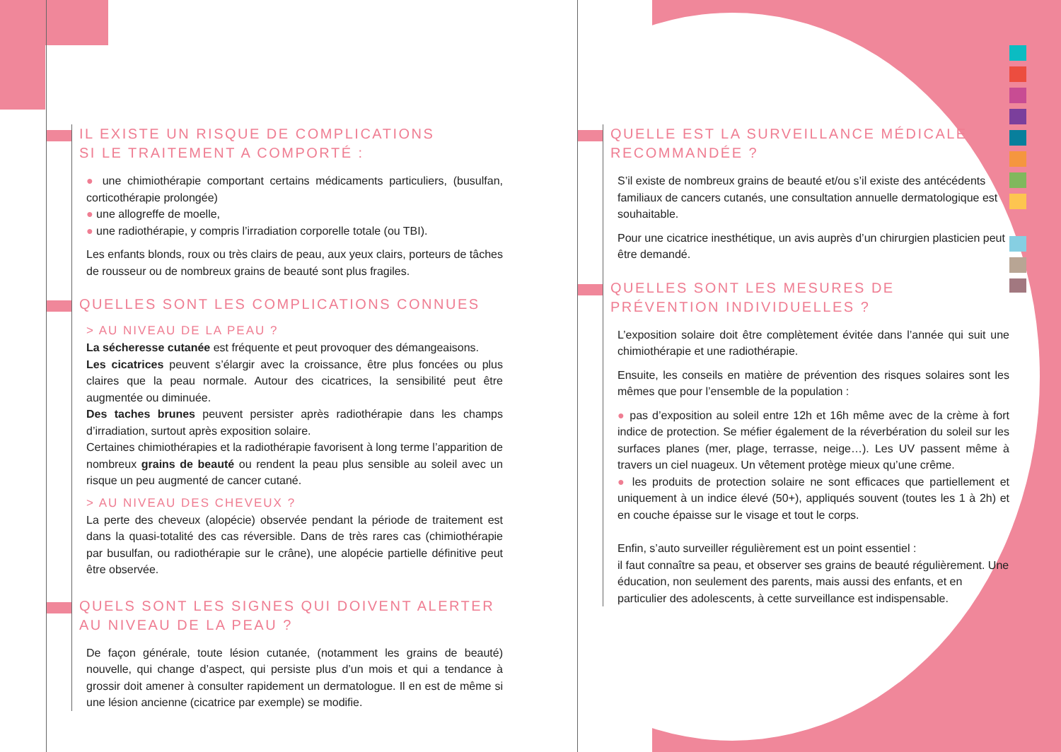IL EXISTE UN RISQUE DE COMPLICATIONS
SI LE TRAITEMENT A COMPORTÉ :
● une chimiothérapie comportant certains médicaments particuliers, (busulfan, corticothérapie prolongée)
● une allogreffe de moelle,
● une radiothérapie, y compris l’irradiation corporelle totale (ou TBI).
Les enfants blonds, roux ou très clairs de peau, aux yeux clairs, porteurs de tâches de rousseur ou de nombreux grains de beauté sont plus fragiles.
QUELLES SONT LES COMPLICATIONS CONNUES
> AU NIVEAU DE LA PEAU ?
La sécheresse cutanée est fréquente et peut provoquer des démangeaisons.
Les cicatrices peuvent s’élargir avec la croissance, être plus foncées ou plus claires que la peau normale. Autour des cicatrices, la sensibilité peut être augmentée ou diminuée.
Des taches brunes peuvent persister après radiothérapie dans les champs d’irradiation, surtout après exposition solaire.
Certaines chimiothérapies et la radiothérapie favorisent à long terme l’apparition de nombreux grains de beauté ou rendent la peau plus sensible au soleil avec un risque un peu augmenté de cancer cutané.
> AU NIVEAU DES CHEVEUX ?
La perte des cheveux (alopécie) observée pendant la période de traitement est dans la quasi-totalité des cas réversible. Dans de très rares cas (chimiothérapie par busulfan, ou radiothérapie sur le crâne), une alopécie partielle définitive peut être observée.
QUELS SONT LES SIGNES QUI DOIVENT ALERTER AU NIVEAU DE LA PEAU ?
De façon générale, toute lésion cutanée, (notamment les grains de beauté) nouvelle, qui change d’aspect, qui persiste plus d’un mois et qui a tendance à grossir doit amener à consulter rapidement un dermatologue. Il en est de même si une lésion ancienne (cicatrice par exemple) se modifie.
QUELLE EST LA SURVEILLANCE MÉDICALE
RECOMMANDÉE ?
S’il existe de nombreux grains de beauté et/ou s’il existe des antécédents familiaux de cancers cutanés, une consultation annuelle dermatologique est souhaitable.
Pour une cicatrice inesthétique, un avis auprès d’un chirurgien plasticien peut être demandé.
QUELLES SONT LES MESURES DE PRÉVENTION INDIVIDUELLES ?
L’exposition solaire doit être complètement évitée dans l’année qui suit une chimiothérapie et une radiothérapie.
Ensuite, les conseils en matière de prévention des risques solaires sont les mêmes que pour l’ensemble de la population :
● pas d’exposition au soleil entre 12h et 16h même avec de la crème à fort indice de protection. Se méfier également de la réverbération du soleil sur les surfaces planes (mer, plage, terrasse, neige…). Les UV passent même à travers un ciel nuageux. Un vêtement protège mieux qu’une crême.
● les produits de protection solaire ne sont efficaces que partiellement et uniquement à un indice élevé (50+), appliqués souvent (toutes les 1 à 2h) et en couche épaisse sur le visage et tout le corps.
Enfin, s’auto surveiller régulièrement est un point essentiel :
il faut connaître sa peau, et observer ses grains de beauté régulièrement. Une éducation, non seulement des parents, mais aussi des enfants, et en particulier des adolescents, à cette surveillance est indispensable.